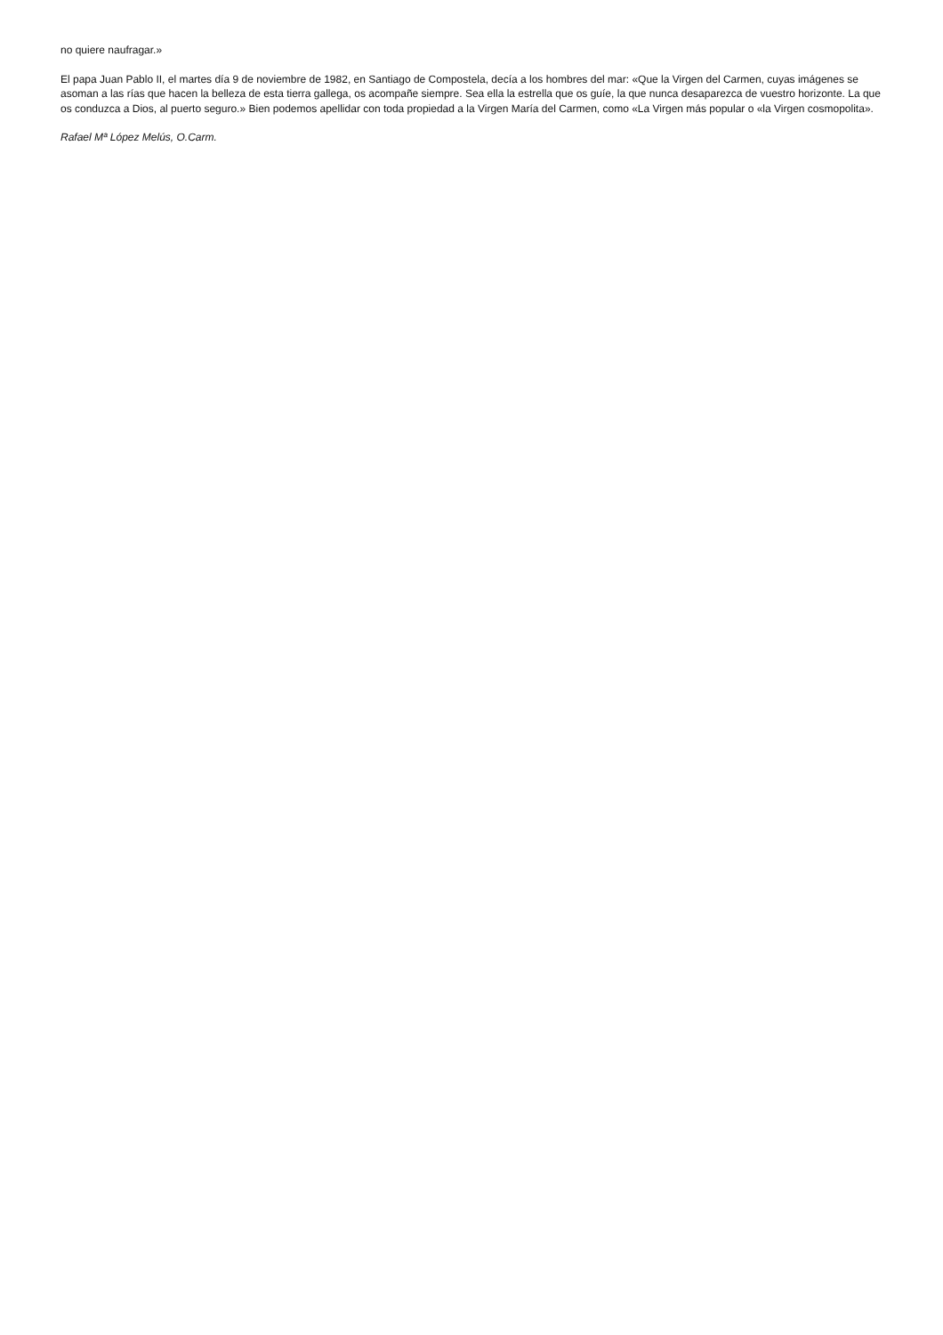no quiere naufragar.»
El papa Juan Pablo II, el martes día 9 de noviembre de 1982, en Santiago de Compostela, decía a los hombres del mar: «Que la Virgen del Carmen, cuyas imágenes se asoman a las rías que hacen la belleza de esta tierra gallega, os acompañe siempre. Sea ella la estrella que os guíe, la que nunca desaparezca de vuestro horizonte. La que os conduzca a Dios, al puerto seguro.» Bien podemos apellidar con toda propiedad a la Virgen María del Carmen, como «La Virgen más popular o «la Virgen cosmopolita».
Rafael Mª López Melús, O.Carm.